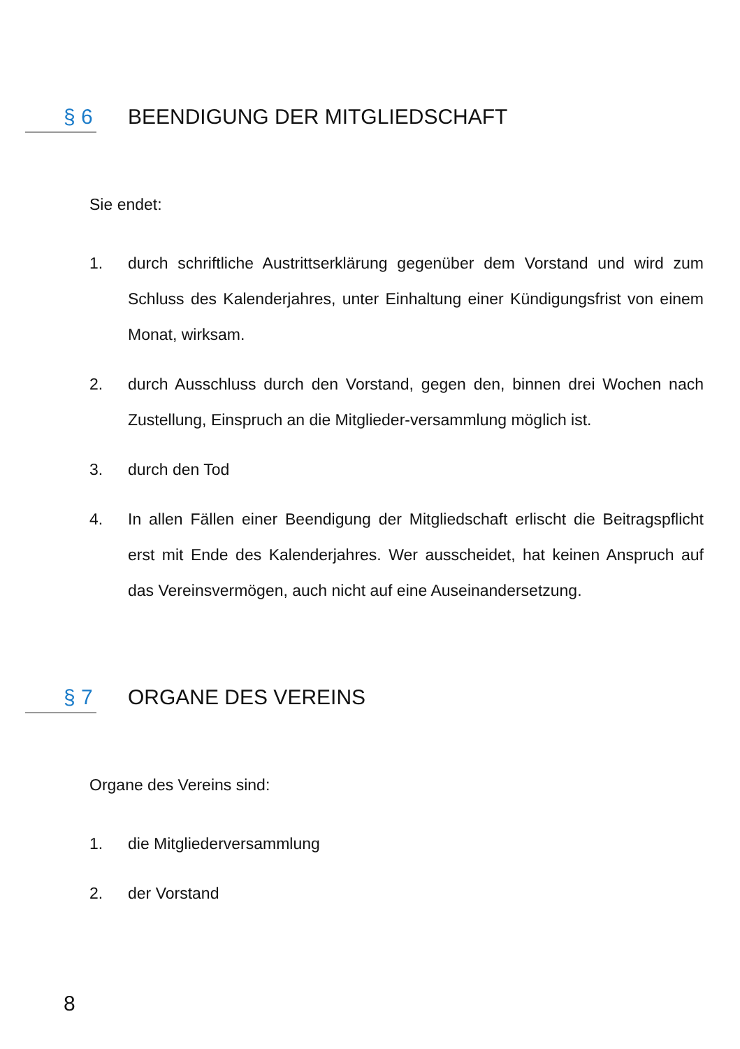§ 6 BEENDIGUNG DER MITGLIEDSCHAFT
Sie endet:
1. durch schriftliche Austrittserklärung gegenüber dem Vorstand und wird zum Schluss des Kalenderjahres, unter Einhaltung einer Kündigungsfrist von einem Monat, wirksam.
2. durch Ausschluss durch den Vorstand, gegen den, binnen drei Wochen nach Zustellung, Einspruch an die Mitglieder-versammlung möglich ist.
3. durch den Tod
4. In allen Fällen einer Beendigung der Mitgliedschaft erlischt die Beitragspflicht erst mit Ende des Kalenderjahres. Wer ausscheidet, hat keinen Anspruch auf das Vereinsvermögen, auch nicht auf eine Auseinandersetzung.
§ 7 ORGANE DES VEREINS
Organe des Vereins sind:
1. die Mitgliederversammlung
2. der Vorstand
8